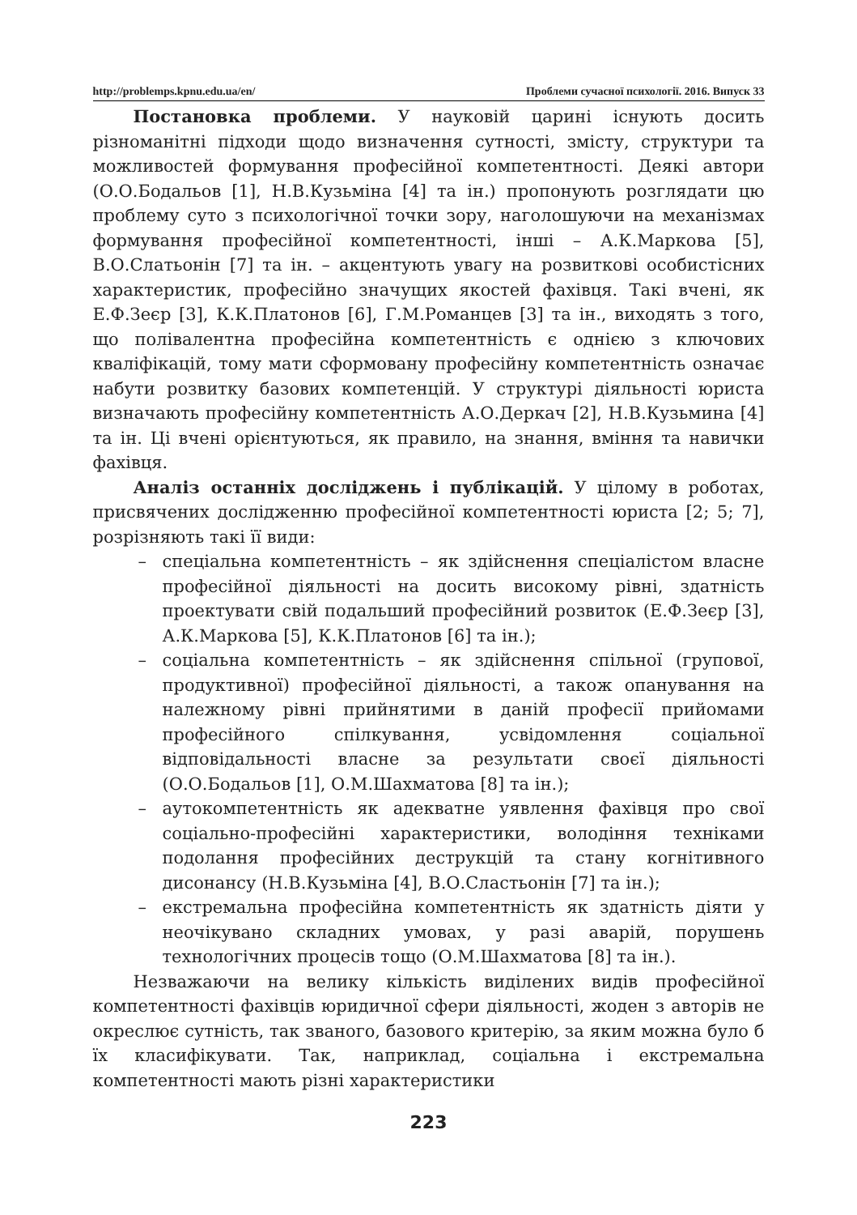http://problemps.kpnu.edu.ua/en/ Проблеми сучасної психології. 2016. Випуск 33
Постановка проблеми. У науковій царині існують досить різноманітні підходи щодо визначення сутності, змісту, структури та можливостей формування професійної компетентності. Деякі автори (О.О.Бодальов [1], Н.В.Кузьміна [4] та ін.) пропонують розглядати цю проблему суто з психологічної точки зору, наголошуючи на механізмах формування професійної компетентності, інші – А.К.Маркова [5], В.О.Слатьонін [7] та ін. – акцентують увагу на розвиткові особистісних характеристик, професійно значущих якостей фахівця. Такі вчені, як Е.Ф.Зеєр [3], К.К.Платонов [6], Г.М.Романцев [3] та ін., виходять з того, що полівалентна професійна компетентність є однією з ключових кваліфікацій, тому мати сформовану професійну компетентність означає набути розвитку базових компетенцій. У структурі діяльності юриста визначають професійну компетентність А.О.Деркач [2], Н.В.Кузьмина [4] та ін. Ці вчені орієнтуються, як правило, на знання, вміння та навички фахівця.
Аналіз останніх досліджень і публікацій. У цілому в роботах, присвячених дослідженню професійної компетентності юриста [2; 5; 7], розрізняють такі її види:
– спеціальна компетентність – як здійснення спеціалістом власне професійної діяльності на досить високому рівні, здатність проектувати свій подальший професійний розвиток (Е.Ф.Зеєр [3], А.К.Маркова [5], К.К.Платонов [6] та ін.);
– соціальна компетентність – як здійснення спільної (групової, продуктивної) професійної діяльності, а також опанування на належному рівні прийнятими в даній професії прийомами професійного спілкування, усвідомлення соціальної відповідальності власне за результати своєї діяльності (О.О.Бодальов [1], О.М.Шахматова [8] та ін.);
– аутокомпетентність як адекватне уявлення фахівця про свої соціально-професійні характеристики, володіння техніками подолання професійних деструкцій та стану когнітивного дисонансу (Н.В.Кузьміна [4], В.О.Сластьонін [7] та ін.);
– екстремальна професійна компетентність як здатність діяти у неочікувано складних умовах, у разі аварій, порушень технологічних процесів тощо (О.М.Шахматова [8] та ін.).
Незважаючи на велику кількість виділених видів професійної компетентності фахівців юридичної сфери діяльності, жоден з авторів не окреслює сутність, так званого, базового критерію, за яким можна було б їх класифікувати. Так, наприклад, соціальна і екстремальна компетентності мають різні характеристики
223